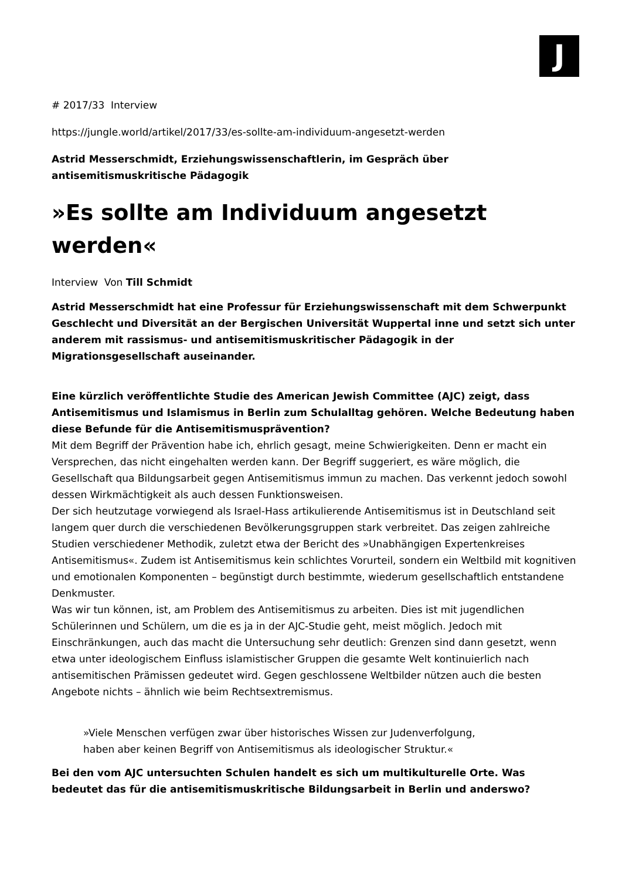J
# 2017/33 Interview
https://jungle.world/artikel/2017/33/es-sollte-am-individuum-angesetzt-werden
Astrid Messerschmidt, Erziehungswissenschaftlerin, im Gespräch über antisemitismuskritische Pädagogik
»Es sollte am Individuum angesetzt werden«
Interview Von Till Schmidt
Astrid Messerschmidt hat eine Professur für Erziehungswissenschaft mit dem Schwerpunkt Geschlecht und Diversität an der Bergischen Universität Wuppertal inne und setzt sich unter anderem mit rassismus- und antisemitismuskritischer Pädagogik in der Migrationsgesellschaft auseinander.
Eine kürzlich veröffentlichte Studie des American Jewish Committee (AJC) zeigt, dass Antisemitismus und Islamismus in Berlin zum Schulalltag gehören. Welche Bedeutung haben diese Befunde für die Antisemitismusprävention?
Mit dem Begriff der Prävention habe ich, ehrlich gesagt, meine Schwierigkeiten. Denn er macht ein Versprechen, das nicht eingehalten werden kann. Der Begriff suggeriert, es wäre möglich, die Gesellschaft qua Bildungsarbeit gegen Antisemitismus immun zu machen. Das verkennt jedoch sowohl dessen Wirkmächtigkeit als auch dessen Funktionsweisen.
Der sich heutzutage vorwiegend als Israel-Hass artikulierende Antisemitismus ist in Deutschland seit langem quer durch die verschiedenen Bevölkerungsgruppen stark verbreitet. Das zeigen zahlreiche Studien verschiedener Methodik, zuletzt etwa der Bericht des »Unabhängigen Expertenkreises Antisemitismus«. Zudem ist Antisemitismus kein schlichtes Vorurteil, sondern ein Weltbild mit kognitiven und emotionalen Komponenten – begünstigt durch bestimmte, wiederum gesellschaftlich entstandene Denkmuster.
Was wir tun können, ist, am Problem des Antisemitismus zu arbeiten. Dies ist mit jugendlichen Schülerinnen und Schülern, um die es ja in der AJC-Studie geht, meist möglich. Jedoch mit Einschränkungen, auch das macht die Untersuchung sehr deutlich: Grenzen sind dann gesetzt, wenn etwa unter ideologischem Einfluss islamistischer Gruppen die gesamte Welt kontinuierlich nach antisemitischen Prämissen gedeutet wird. Gegen geschlossene Weltbilder nützen auch die besten Angebote nichts – ähnlich wie beim Rechtsextremismus.
»Viele Menschen verfügen zwar über historisches Wissen zur Judenverfolgung,
haben aber keinen Begriff von Antisemitismus als ideologischer Struktur.«
Bei den vom AJC untersuchten Schulen handelt es sich um multikulturelle Orte. Was bedeutet das für die antisemitismuskritische Bildungsarbeit in Berlin und anderswo?